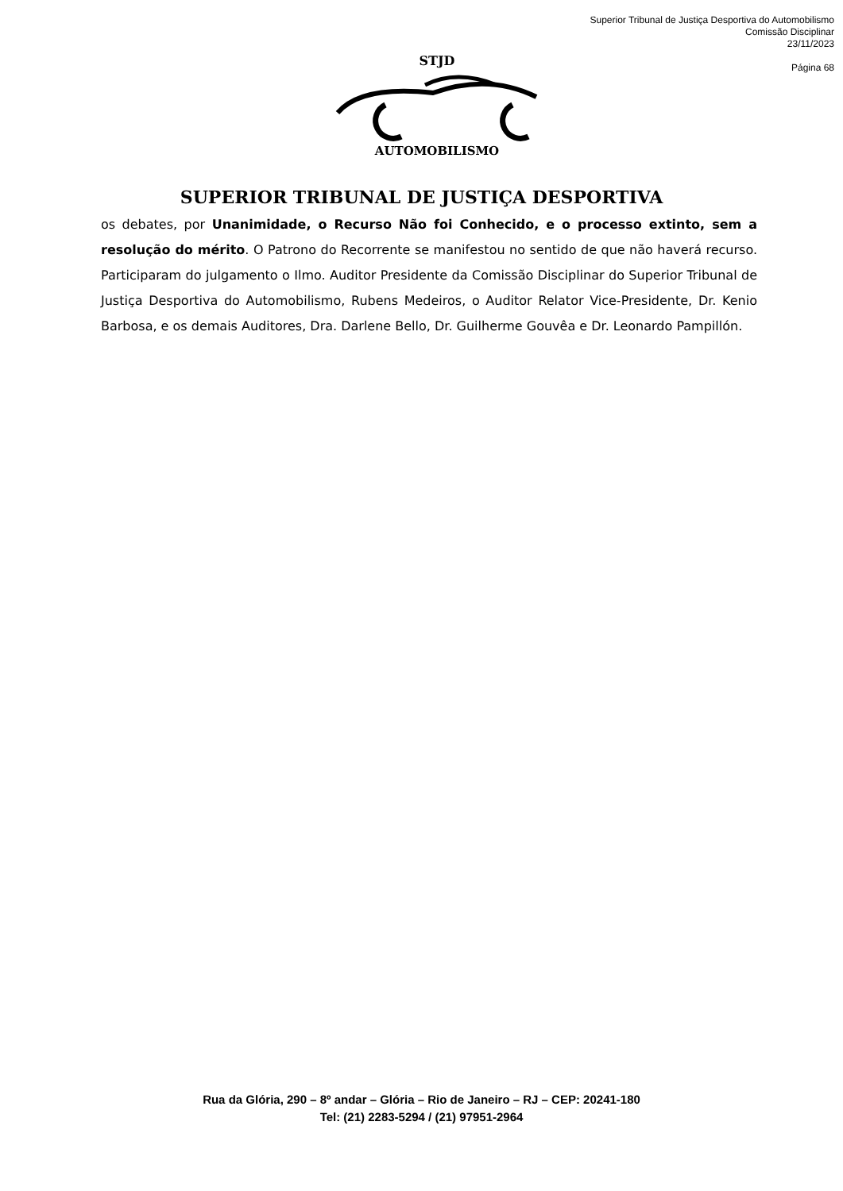Superior Tribunal de Justiça Desportiva do Automobilismo
Comissão Disciplinar
23/11/2023
Página 68
STJD
AUTOMOBILISMO
SUPERIOR TRIBUNAL DE JUSTIÇA DESPORTIVA
os debates, por Unanimidade, o Recurso Não foi Conhecido, e o processo extinto, sem a resolução do mérito. O Patrono do Recorrente se manifestou no sentido de que não haverá recurso. Participaram do julgamento o Ilmo. Auditor Presidente da Comissão Disciplinar do Superior Tribunal de Justiça Desportiva do Automobilismo, Rubens Medeiros, o Auditor Relator Vice-Presidente, Dr. Kenio Barbosa, e os demais Auditores, Dra. Darlene Bello, Dr. Guilherme Gouvêa e Dr. Leonardo Pampillón.
Rua da Glória, 290 – 8º andar – Glória – Rio de Janeiro – RJ – CEP: 20241-180
Tel: (21) 2283-5294 / (21) 97951-2964